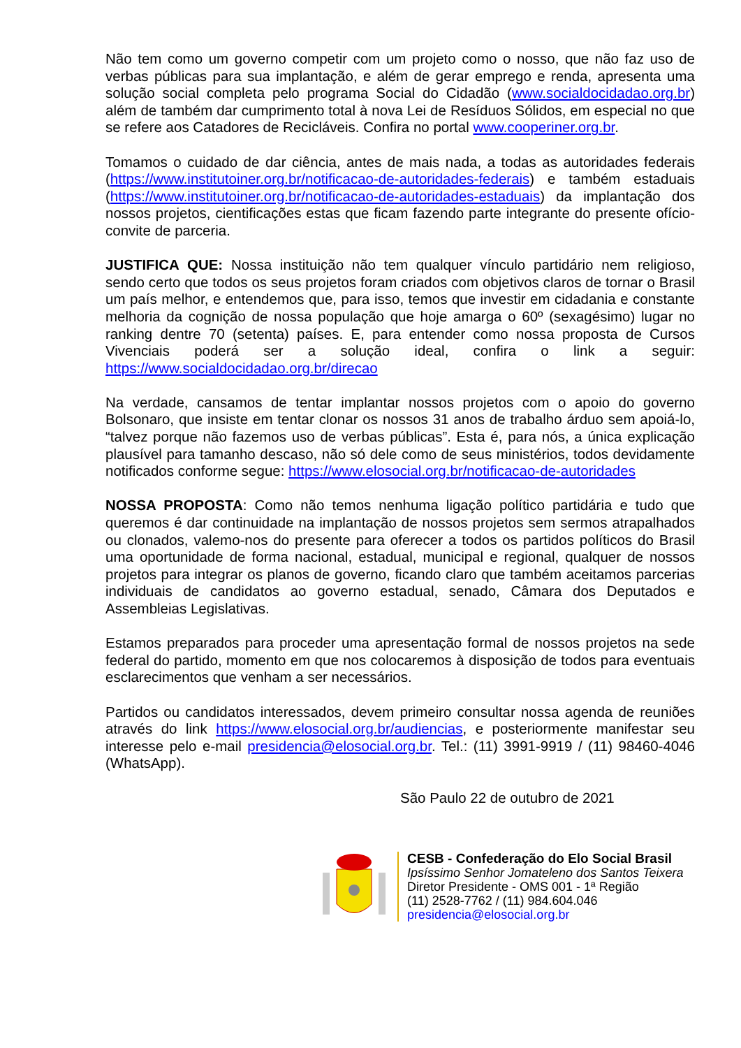Não tem como um governo competir com um projeto como o nosso, que não faz uso de verbas públicas para sua implantação, e além de gerar emprego e renda, apresenta uma solução social completa pelo programa Social do Cidadão (www.socialdocidadao.org.br) além de também dar cumprimento total à nova Lei de Resíduos Sólidos, em especial no que se refere aos Catadores de Recicláveis. Confira no portal www.cooperiner.org.br.
Tomamos o cuidado de dar ciência, antes de mais nada, a todas as autoridades federais (https://www.institutoiner.org.br/notificacao-de-autoridades-federais) e também estaduais (https://www.institutoiner.org.br/notificacao-de-autoridades-estaduais) da implantação dos nossos projetos, cientificações estas que ficam fazendo parte integrante do presente ofício-convite de parceria.
JUSTIFICA QUE: Nossa instituição não tem qualquer vínculo partidário nem religioso, sendo certo que todos os seus projetos foram criados com objetivos claros de tornar o Brasil um país melhor, e entendemos que, para isso, temos que investir em cidadania e constante melhoria da cognição de nossa população que hoje amarga o 60º (sexagésimo) lugar no ranking dentre 70 (setenta) países. E, para entender como nossa proposta de Cursos Vivenciais poderá ser a solução ideal, confira o link a seguir: https://www.socialdocidadao.org.br/direcao
Na verdade, cansamos de tentar implantar nossos projetos com o apoio do governo Bolsonaro, que insiste em tentar clonar os nossos 31 anos de trabalho árduo sem apoiá-lo, “talvez porque não fazemos uso de verbas públicas”. Esta é, para nós, a única explicação plausível para tamanho descaso, não só dele como de seus ministérios, todos devidamente notificados conforme segue: https://www.elosocial.org.br/notificacao-de-autoridades
NOSSA PROPOSTA: Como não temos nenhuma ligação político partidária e tudo que queremos é dar continuidade na implantação de nossos projetos sem sermos atrapalhados ou clonados, valemo-nos do presente para oferecer a todos os partidos políticos do Brasil uma oportunidade de forma nacional, estadual, municipal e regional, qualquer de nossos projetos para integrar os planos de governo, ficando claro que também aceitamos parcerias individuais de candidatos ao governo estadual, senado, Câmara dos Deputados e Assembleias Legislativas.
Estamos preparados para proceder uma apresentação formal de nossos projetos na sede federal do partido, momento em que nos colocaremos à disposição de todos para eventuais esclarecimentos que venham a ser necessários.
Partidos ou candidatos interessados, devem primeiro consultar nossa agenda de reuniões através do link https://www.elosocial.org.br/audiencias, e posteriormente manifestar seu interesse pelo e-mail presidencia@elosocial.org.br. Tel.: (11) 3991-9919 / (11) 98460-4046 (WhatsApp).
São Paulo 22 de outubro de 2021
CESB - Confederação do Elo Social Brasil
Ipsíssimo Senhor Jomateleno dos Santos Teixera
Diretor Presidente - OMS 001 - 1ª Região
(11) 2528-7762 / (11) 984.604.046
presidencia@elosocial.org.br